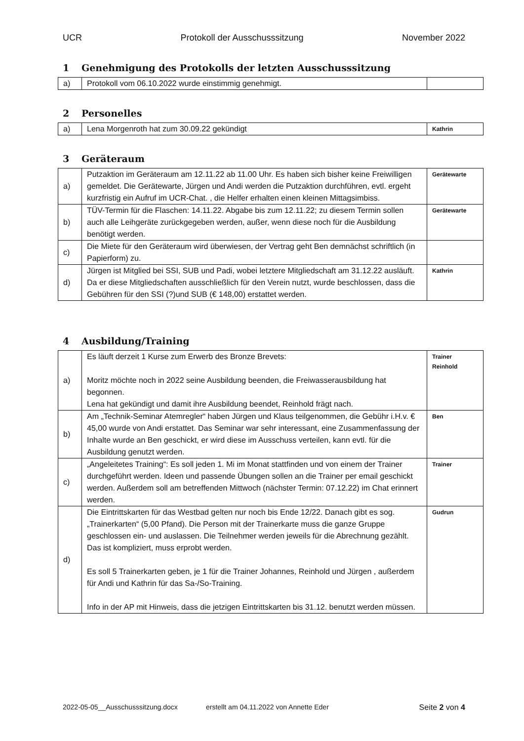UCR Protokoll der Ausschusssitzung November 2022
1 Genehmigung des Protokolls der letzten Ausschusssitzung
| a) | Protokoll vom 06.10.2022 wurde einstimmig genehmigt. | |
2 Personelles
| a) | Lena Morgenroth hat zum 30.09.22 gekündigt | Kathrin |
3 Geräteraum
| a) | Putzaktion im Geräteraum am 12.11.22 ab 11.00 Uhr. Es haben sich bisher keine Freiwilligen gemeldet. Die Gerätewarte, Jürgen und Andi werden die Putzaktion durchführen, evtl. ergeht kurzfristig ein Aufruf im UCR-Chat. , die Helfer erhalten einen kleinen Mittagsimbiss. | Gerätewarte |
| b) | TÜV-Termin für die Flaschen: 14.11.22. Abgabe bis zum 12.11.22; zu diesem Termin sollen auch alle Leihgeräte zurückgegeben werden, außer, wenn diese noch für die Ausbildung benötigt werden. | Gerätewarte |
| c) | Die Miete für den Geräteraum wird überwiesen, der Vertrag geht Ben demnächst schriftlich (in Papierform) zu. | |
| d) | Jürgen ist Mitglied bei SSI, SUB und Padi, wobei letztere Mitgliedschaft am 31.12.22 ausläuft. Da er diese Mitgliedschaften ausschließlich für den Verein nutzt, wurde beschlossen, dass die Gebühren für den SSI (?)und SUB (€ 148,00) erstattet werden. | Kathrin |
4 Ausbildung/Training
| a) | Es läuft derzeit 1 Kurse zum Erwerb des Bronze Brevets: Moritz möchte noch in 2022 seine Ausbildung beenden, die Freiwasserausbildung hat begonnen. Lena hat gekündigt und damit ihre Ausbildung beendet, Reinhold frägt nach. | Trainer Reinhold |
| b) | Am „Technik-Seminar Atemregler“ haben Jürgen und Klaus teilgenommen, die Gebühr i.H.v. € 45,00 wurde von Andi erstattet. Das Seminar war sehr interessant, eine Zusammenfassung der Inhalte wurde an Ben geschickt, er wird diese im Ausschuss verteilen, kann evtl. für die Ausbildung genutzt werden. | Ben |
| c) | „Angeleitetes Training“: Es soll jeden 1. Mi im Monat stattfinden und von einem der Trainer durchgeführt werden. Ideen und passende Übungen sollen an die Trainer per email geschickt werden. Außerdem soll am betreffenden Mittwoch (nächster Termin: 07.12.22) im Chat erinnert werden. | Trainer |
| d) | Die Eintrittskarten für das Westbad gelten nur noch bis Ende 12/22. Danach gibt es sog. „Trainerkarten“ (5,00 Pfand). Die Person mit der Trainerkarte muss die ganze Gruppe geschlossen ein- und auslassen. Die Teilnehmer werden jeweils für die Abrechnung gezählt. Das ist kompliziert, muss erprobt werden. Es soll 5 Trainerkarten geben, je 1 für die Trainer Johannes, Reinhold und Jürgen , außerdem für Andi und Kathrin für das Sa-/So-Training. Info in der AP mit Hinweis, dass die jetzigen Eintrittskarten bis 31.12. benutzt werden müssen. | Gudrun |
2022-05-05__Ausschusssitzung.docx erstellt am 04.11.2022 von Annette Eder Seite 2 von 4